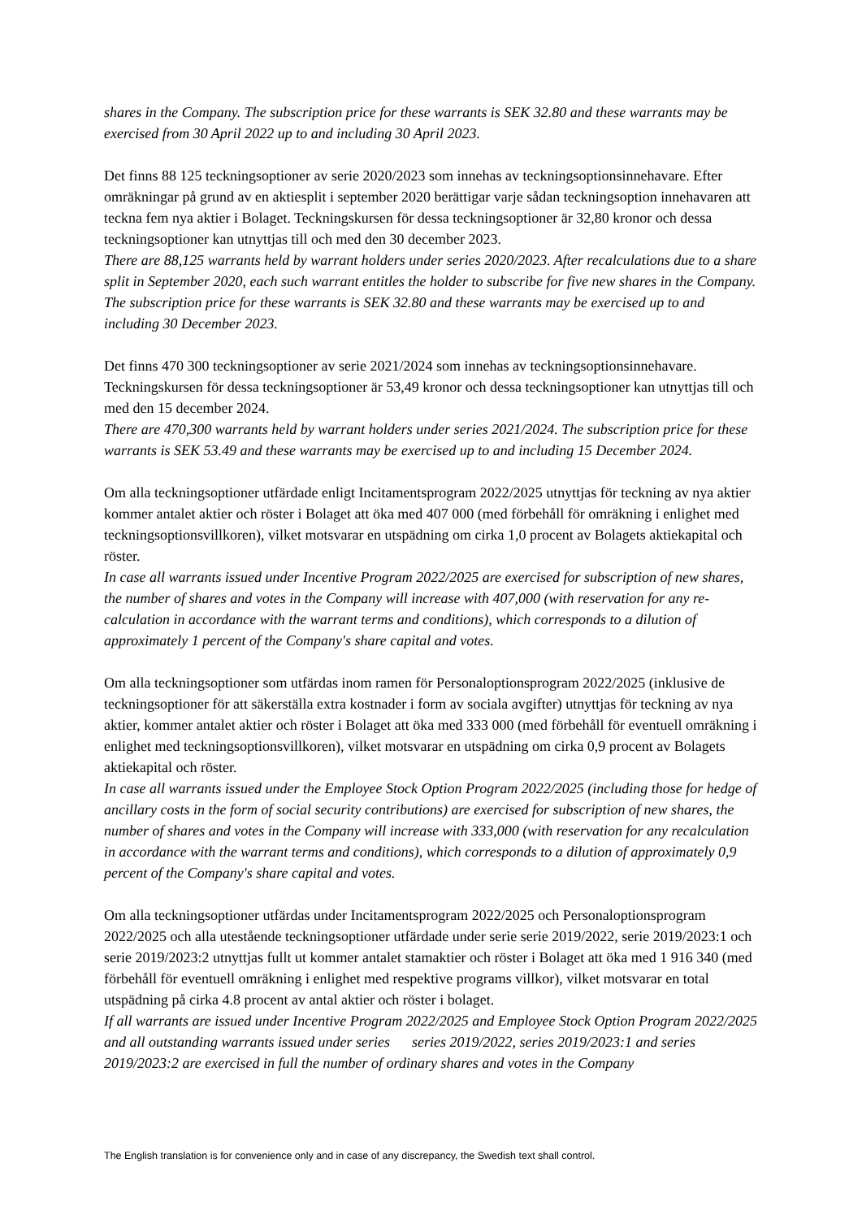shares in the Company. The subscription price for these warrants is SEK 32.80 and these warrants may be exercised from 30 April 2022 up to and including 30 April 2023.
Det finns 88 125 teckningsoptioner av serie 2020/2023 som innehas av teckningsoptionsinnehavare. Efter omräkningar på grund av en aktiesplit i september 2020 berättigar varje sådan teckningsoption innehavaren att teckna fem nya aktier i Bolaget. Teckningskursen för dessa teckningsoptioner är 32,80 kronor och dessa teckningsoptioner kan utnyttjas till och med den 30 december 2023.
There are 88,125 warrants held by warrant holders under series 2020/2023. After recalculations due to a share split in September 2020, each such warrant entitles the holder to subscribe for five new shares in the Company. The subscription price for these warrants is SEK 32.80 and these warrants may be exercised up to and including 30 December 2023.
Det finns 470 300 teckningsoptioner av serie 2021/2024 som innehas av teckningsoptionsinnehavare. Teckningskursen för dessa teckningsoptioner är 53,49 kronor och dessa teckningsoptioner kan utnyttjas till och med den 15 december 2024.
There are 470,300 warrants held by warrant holders under series 2021/2024. The subscription price for these warrants is SEK 53.49 and these warrants may be exercised up to and including 15 December 2024.
Om alla teckningsoptioner utfärdade enligt Incitamentsprogram 2022/2025 utnyttjas för teckning av nya aktier kommer antalet aktier och röster i Bolaget att öka med 407 000 (med förbehåll för omräkning i enlighet med teckningsoptionsvillkoren), vilket motsvarar en utspädning om cirka 1,0 procent av Bolagets aktiekapital och röster.
In case all warrants issued under Incentive Program 2022/2025 are exercised for subscription of new shares, the number of shares and votes in the Company will increase with 407,000 (with reservation for any re-calculation in accordance with the warrant terms and conditions), which corresponds to a dilution of approximately 1 percent of the Company's share capital and votes.
Om alla teckningsoptioner som utfärdas inom ramen för Personaloptionsprogram 2022/2025 (inklusive de teckningsoptioner för att säkerställa extra kostnader i form av sociala avgifter) utnyttjas för teckning av nya aktier, kommer antalet aktier och röster i Bolaget att öka med 333 000 (med förbehåll för eventuell omräkning i enlighet med teckningsoptionsvillkoren), vilket motsvarar en utspädning om cirka 0,9 procent av Bolagets aktiekapital och röster.
In case all warrants issued under the Employee Stock Option Program 2022/2025 (including those for hedge of ancillary costs in the form of social security contributions) are exercised for subscription of new shares, the number of shares and votes in the Company will increase with 333,000 (with reservation for any recalculation in accordance with the warrant terms and conditions), which corresponds to a dilution of approximately 0,9 percent of the Company's share capital and votes.
Om alla teckningsoptioner utfärdas under Incitamentsprogram 2022/2025 och Personaloptionsprogram 2022/2025 och alla utestående teckningsoptioner utfärdade under serie serie 2019/2022, serie 2019/2023:1 och serie 2019/2023:2 utnyttjas fullt ut kommer antalet stamaktier och röster i Bolaget att öka med 1 916 340 (med förbehåll för eventuell omräkning i enlighet med respektive programs villkor), vilket motsvarar en total utspädning på cirka 4.8 procent av antal aktier och röster i bolaget.
If all warrants are issued under Incentive Program 2022/2025 and Employee Stock Option Program 2022/2025 and all outstanding warrants issued under series series 2019/2022, series 2019/2023:1 and series 2019/2023:2 are exercised in full the number of ordinary shares and votes in the Company
The English translation is for convenience only and in case of any discrepancy, the Swedish text shall control.